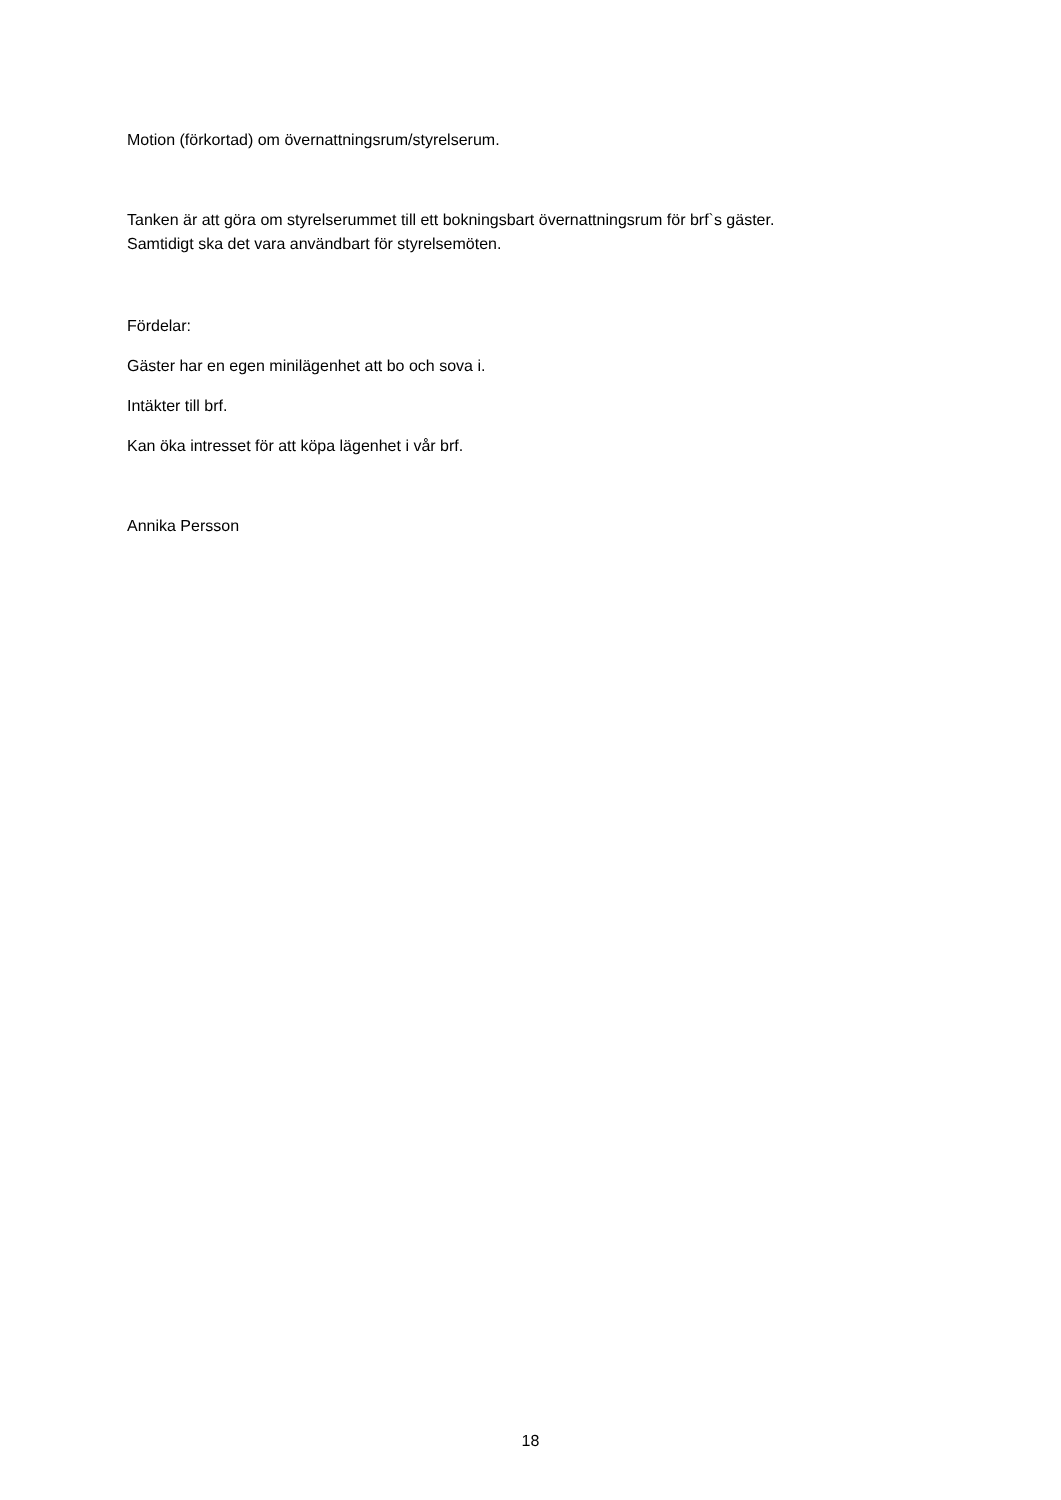Motion (förkortad) om övernattningsrum/styrelserum.
Tanken är att göra om styrelserummet till ett bokningsbart övernattningsrum för brf`s gäster.
Samtidigt ska det vara användbart för styrelsemöten.
Fördelar:
Gäster har en egen minilägenhet att bo och sova i.
Intäkter till brf.
Kan öka intresset för att köpa lägenhet i vår brf.
Annika Persson
18